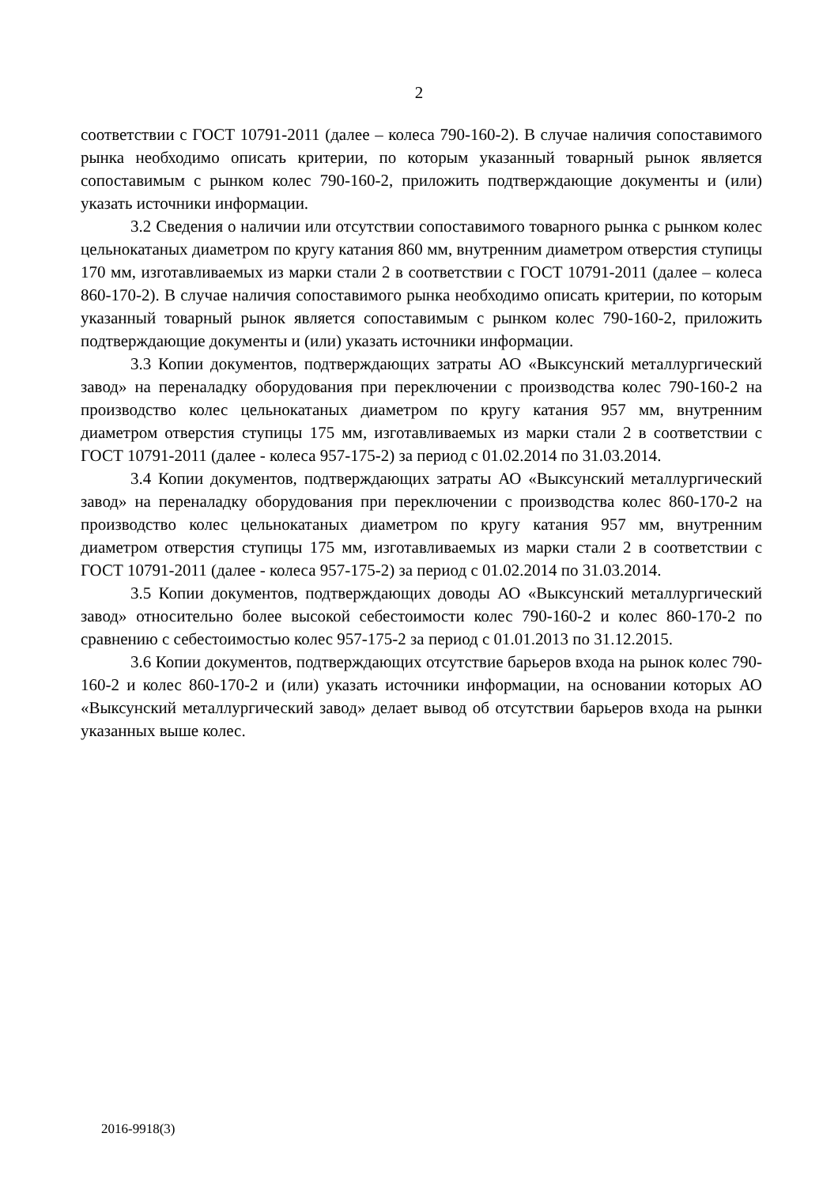2
соответствии с ГОСТ 10791-2011 (далее – колеса 790-160-2). В случае наличия сопоставимого рынка необходимо описать критерии, по которым указанный товарный рынок является сопоставимым с рынком колес 790-160-2, приложить подтверждающие документы и (или) указать источники информации.
3.2 Сведения о наличии или отсутствии сопоставимого товарного рынка с рынком колес цельнокатаных диаметром по кругу катания 860 мм, внутренним диаметром отверстия ступицы 170 мм, изготавливаемых из марки стали 2 в соответствии с ГОСТ 10791-2011 (далее – колеса 860-170-2). В случае наличия сопоставимого рынка необходимо описать критерии, по которым указанный товарный рынок является сопоставимым с рынком колес 790-160-2, приложить подтверждающие документы и (или) указать источники информации.
3.3 Копии документов, подтверждающих затраты АО «Выксунский металлургический завод» на переналадку оборудования при переключении с производства колес 790-160-2 на производство колес цельнокатаных диаметром по кругу катания 957 мм, внутренним диаметром отверстия ступицы 175 мм, изготавливаемых из марки стали 2 в соответствии с ГОСТ 10791-2011 (далее - колеса 957-175-2) за период с 01.02.2014 по 31.03.2014.
3.4 Копии документов, подтверждающих затраты АО «Выксунский металлургический завод» на переналадку оборудования при переключении с производства колес 860-170-2 на производство колес цельнокатаных диаметром по кругу катания 957 мм, внутренним диаметром отверстия ступицы 175 мм, изготавливаемых из марки стали 2 в соответствии с ГОСТ 10791-2011 (далее - колеса 957-175-2) за период с 01.02.2014 по 31.03.2014.
3.5 Копии документов, подтверждающих доводы АО «Выксунский металлургический завод» относительно более высокой себестоимости колес 790-160-2 и колес 860-170-2 по сравнению с себестоимостью колес 957-175-2 за период с 01.01.2013 по 31.12.2015.
3.6 Копии документов, подтверждающих отсутствие барьеров входа на рынок колес 790-160-2 и колес 860-170-2 и (или) указать источники информации, на основании которых АО «Выксунский металлургический завод» делает вывод об отсутствии барьеров входа на рынки указанных выше колес.
2016-9918(3)